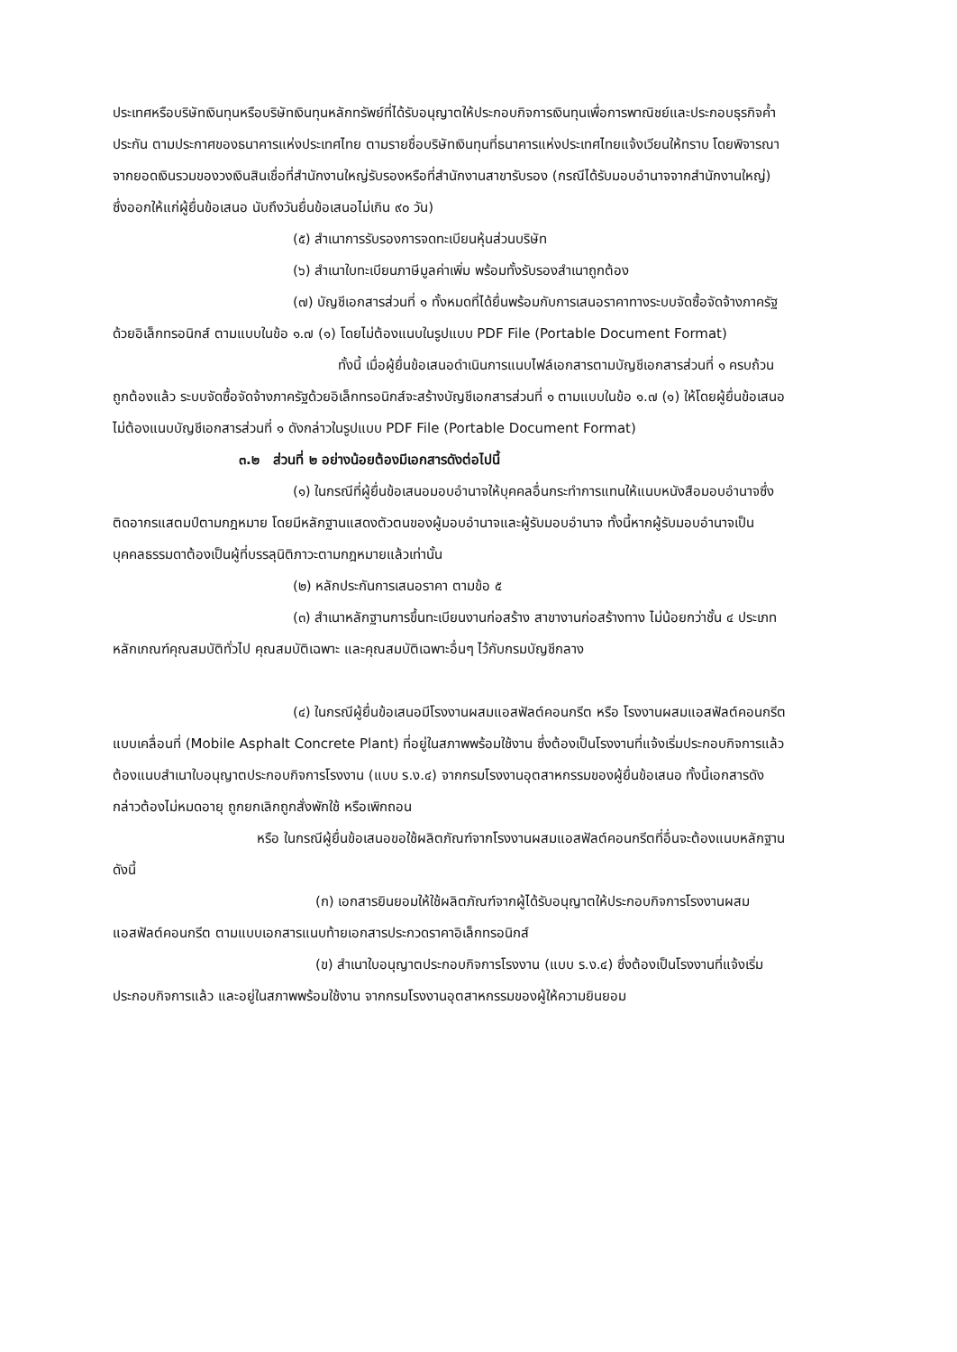ประเทศหรือบริษัทเงินทุนหรือบริษัทเงินทุนหลักทรัพย์ที่ได้รับอนุญาตให้ประกอบกิจการเงินทุนเพื่อการพาณิชย์และประกอบธุรกิจค้ำประกัน ตามประกาศของธนาคารแห่งประเทศไทย ตามรายชื่อบริษัทเงินทุนที่ธนาคารแห่งประเทศไทยแจ้งเวียนให้ทราบ โดยพิจารณาจากยอดเงินรวมของวงเงินสินเชื่อที่สำนักงานใหญ่รับรองหรือที่สำนักงานสาขารับรอง (กรณีได้รับมอบอำนาจจากสำนักงานใหญ่) ซึ่งออกให้แก่ผู้ยื่นข้อเสนอ นับถึงวันยื่นข้อเสนอไม่เกิน ๙๐ วัน)
(๕) สำเนาการรับรองการจดทะเบียนหุ้นส่วนบริษัท
(๖) สำเนาใบทะเบียนภาษีมูลค่าเพิ่ม พร้อมทั้งรับรองสำเนาถูกต้อง
(๗) บัญชีเอกสารส่วนที่ ๑ ทั้งหมดที่ได้ยื่นพร้อมกับการเสนอราคาทางระบบจัดซื้อจัดจ้างภาครัฐด้วยอิเล็กทรอนิกส์ ตามแบบในข้อ ๑.๗ (๑) โดยไม่ต้องแนบในรูปแบบ PDF File (Portable Document Format)
ทั้งนี้ เมื่อผู้ยื่นข้อเสนอดำเนินการแนบไฟล์เอกสารตามบัญชีเอกสารส่วนที่ ๑ ครบถ้วน ถูกต้องแล้ว ระบบจัดซื้อจัดจ้างภาครัฐด้วยอิเล็กทรอนิกส์จะสร้างบัญชีเอกสารส่วนที่ ๑ ตามแบบในข้อ ๑.๗ (๑) ให้โดยผู้ยื่นข้อเสนอไม่ต้องแนบบัญชีเอกสารส่วนที่ ๑ ดังกล่าวในรูปแบบ PDF File (Portable Document Format)
๓.๒ ส่วนที่ ๒ อย่างน้อยต้องมีเอกสารดังต่อไปนี้
(๑) ในกรณีที่ผู้ยื่นข้อเสนอมอบอำนาจให้บุคคลอื่นกระทำการแทนให้แนบหนังสือมอบอำนาจซึ่งติดอากรแสตมป์ตามกฎหมาย โดยมีหลักฐานแสดงตัวตนของผู้มอบอำนาจและผู้รับมอบอำนาจ ทั้งนี้หากผู้รับมอบอำนาจเป็นบุคคลธรรมดาต้องเป็นผู้ที่บรรลุนิติภาวะตามกฎหมายแล้วเท่านั้น
(๒) หลักประกันการเสนอราคา ตามข้อ ๕
(๓) สำเนาหลักฐานการขึ้นทะเบียนงานก่อสร้าง สาขางานก่อสร้างทาง ไม่น้อยกว่าชั้น ๔ ประเภทหลักเกณฑ์คุณสมบัติทั่วไป คุณสมบัติเฉพาะ และคุณสมบัติเฉพาะอื่นๆ ไว้กับกรมบัญชีกลาง
(๔) ในกรณีผู้ยื่นข้อเสนอมีโรงงานผสมแอสฟัลต์คอนกรีต หรือ โรงงานผสมแอสฟัลต์คอนกรีตแบบเคลื่อนที่ (Mobile Asphalt Concrete Plant) ที่อยู่ในสภาพพร้อมใช้งาน ซึ่งต้องเป็นโรงงานที่แจ้งเริ่มประกอบกิจการแล้ว ต้องแนบสำเนาใบอนุญาตประกอบกิจการโรงงาน (แบบ ร.ง.๔) จากกรมโรงงานอุตสาหกรรมของผู้ยื่นข้อเสนอ ทั้งนี้เอกสารดังกล่าวต้องไม่หมดอายุ ถูกยกเลิกถูกสั่งพักใช้ หรือเพิกถอน
หรือ ในกรณีผู้ยื่นข้อเสนอขอใช้ผลิตภัณฑ์จากโรงงานผสมแอสฟัลต์คอนกรีตที่อื่นจะต้องแนบหลักฐานดังนี้
(ก) เอกสารยินยอมให้ใช้ผลิตภัณฑ์จากผู้ได้รับอนุญาตให้ประกอบกิจการโรงงานผสมแอสฟัลต์คอนกรีต ตามแบบเอกสารแนบท้ายเอกสารประกวดราคาอิเล็กทรอนิกส์
(ข) สำเนาใบอนุญาตประกอบกิจการโรงงาน (แบบ ร.ง.๔) ซึ่งต้องเป็นโรงงานที่แจ้งเริ่มประกอบกิจการแล้ว และอยู่ในสภาพพร้อมใช้งาน จากกรมโรงงานอุตสาหกรรมของผู้ให้ความยินยอม